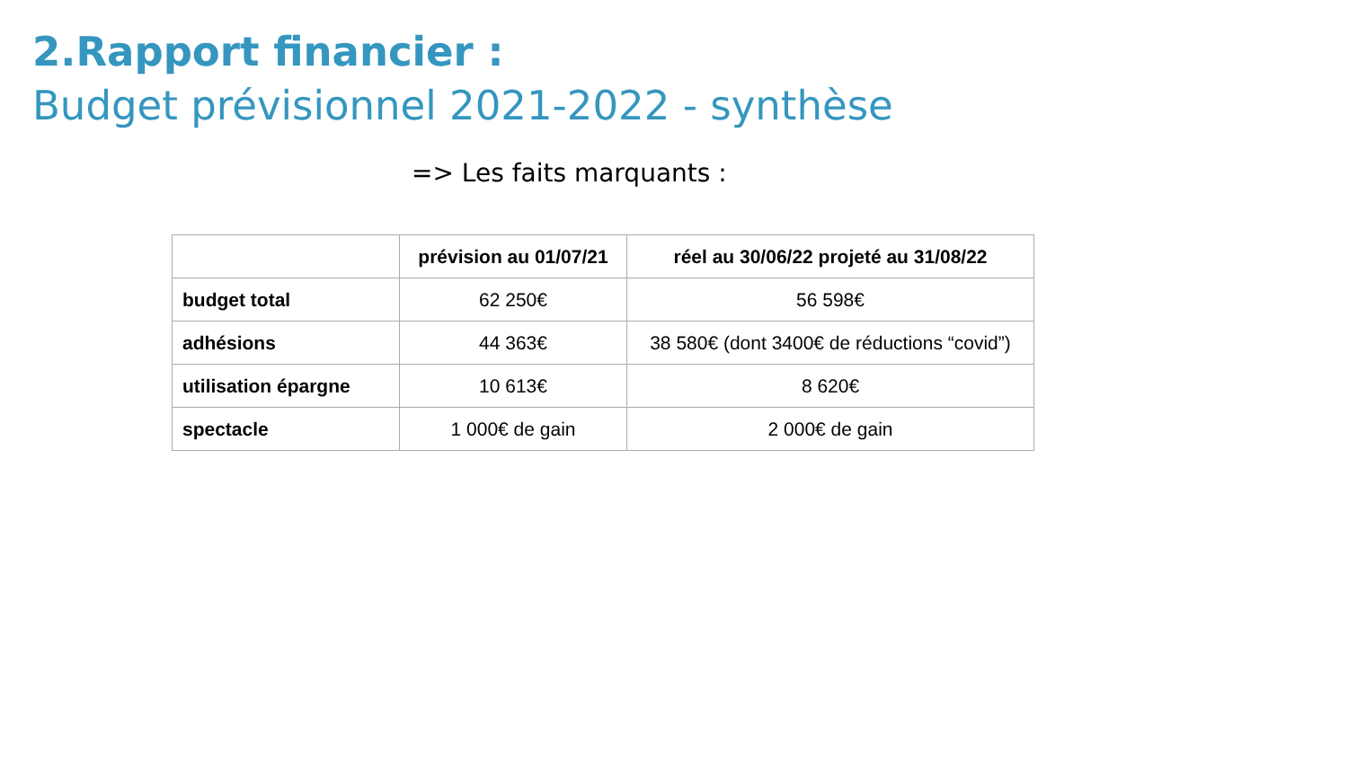2.Rapport financier :
Budget prévisionnel 2021-2022 - synthèse
=> Les faits marquants :
| | prévision au 01/07/21 | réel au 30/06/22 projeté au 31/08/22 |
| --- | --- | --- |
| budget total | 62 250€ | 56 598€ |
| adhésions | 44 363€ | 38 580€ (dont 3400€ de réductions “covid”) |
| utilisation épargne | 10 613€ | 8 620€ |
| spectacle | 1 000€ de gain | 2 000€ de gain |